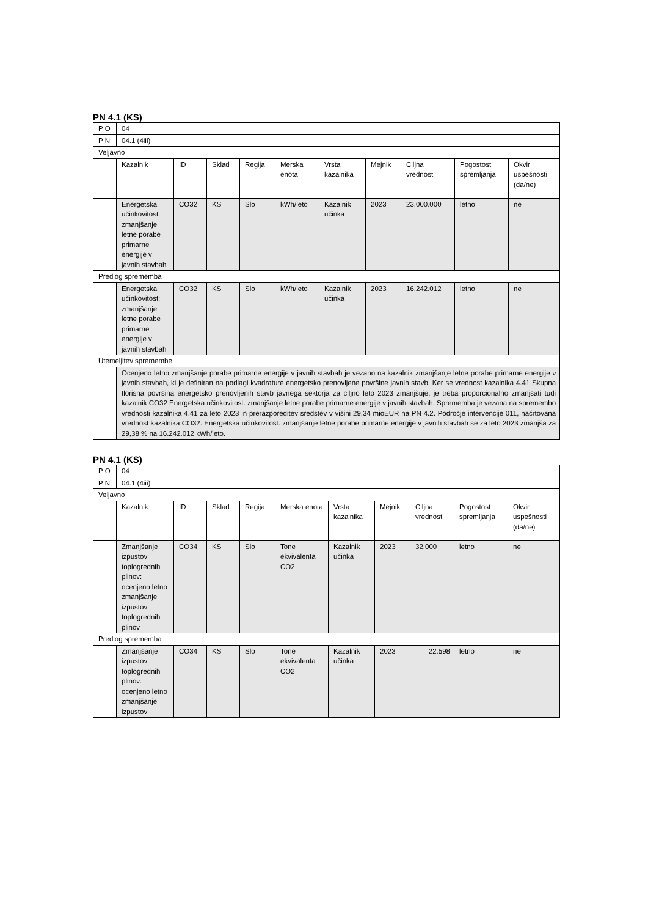PN 4.1 (KS)
| P O | 04 | | | | | | | | | |
| P N | 04.1 (4iii) | | | | | | | | | |
| Veljavno | | | | | | | | | | |
| | Kazalnik | ID | Sklad | Regija | Merska enota | Vrsta kazalnika | Mejnik | Ciljna vrednost | Pogostost spremljanja | Okvir uspešnosti (da/ne) |
| | Energetska učinkovitost: zmanjšanje letne porabe primarne energije v javnih stavbah | CO32 | KS | Slo | kWh/leto | Kazalnik učinka | 2023 | 23.000.000 | letno | ne |
| Predlog sprememba | | | | | | | | | | |
| | Energetska učinkovitost: zmanjšanje letne porabe primarne energije v javnih stavbah | CO32 | KS | Slo | kWh/leto | Kazalnik učinka | 2023 | 16.242.012 | letno | ne |
| Utemeljitev spremembe | | | | | | | | | | |
| | Ocenjeno letno zmanjšanje porabe primarne energije v javnih stavbah je vezano na kazalnik zmanjšanje letne porabe primarne energije v javnih stavbah, ki je definiran na podlagi kvadrature energetsko prenovljene površine javnih stavb. Ker se vrednost kazalnika 4.41 Skupna tlorisna površina energetsko prenovljenih stavb javnega sektorja za ciljno leto 2023 zmanjšuje, je treba proporcionalno zmanjšati tudi kazalnik CO32 Energetska učinkovitost: zmanjšanje letne porabe primarne energije v javnih stavbah. Sprememba je vezana na spremembo vrednosti kazalnika 4.41 za leto 2023 in prerazporeditev sredstev v višini 29,34 mioEUR na PN 4.2. Področje intervencije 011, načrtovana vrednost kazalnika CO32: Energetska učinkovitost: zmanjšanje letne porabe primarne energije v javnih stavbah se za leto 2023 zmanjša za 29,38 % na 16.242.012 kWh/leto. | | | | | | | | | |
PN 4.1 (KS)
| P O | 04 | | | | | | | | | |
| P N | 04.1 (4iii) | | | | | | | | | |
| Veljavno | | | | | | | | | | |
| | Kazalnik | ID | Sklad | Regija | Merska enota | Vrsta kazalnika | Mejnik | Ciljna vrednost | Pogostost spremljanja | Okvir uspešnosti (da/ne) |
| | Zmanjšanje izpustov toplogrednih plinov: ocenjeno letno zmanjšanje izpustov toplogrednih plinov | CO34 | KS | Slo | Tone ekvivalenta CO2 | Kazalnik učinka | 2023 | 32.000 | letno | ne |
| Predlog sprememba | | | | | | | | | | |
| | Zmanjšanje izpustov toplogrednih plinov: ocenjeno letno zmanjšanje izpustov | CO34 | KS | Slo | Tone ekvivalenta CO2 | Kazalnik učinka | 2023 | 22.598 | letno | ne |